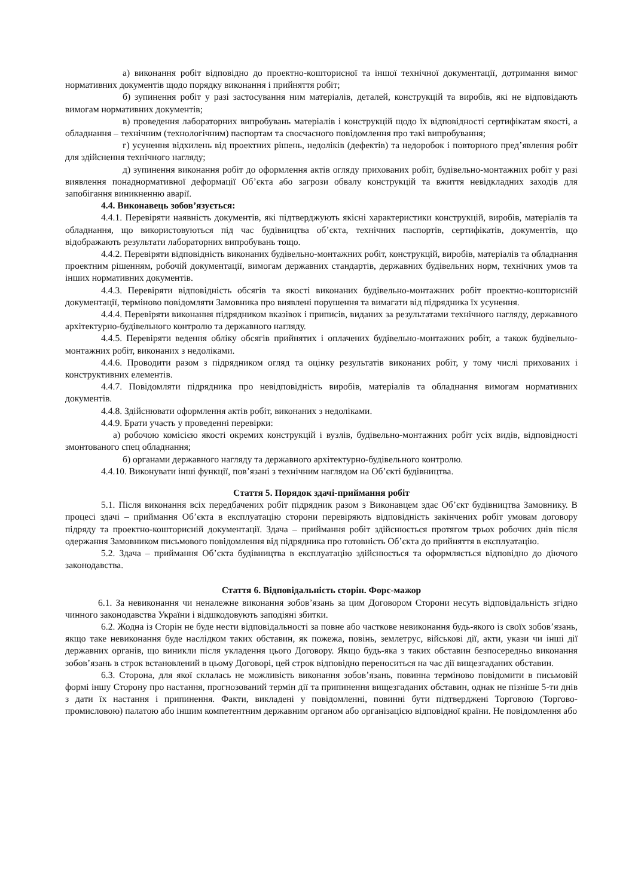а) виконання робіт відповідно до проектно-кошторисної та іншої технічної документації, дотримання вимог нормативних документів щодо порядку виконання і прийняття робіт;
б) зупинення робіт у разі застосування ним матеріалів, деталей, конструкцій та виробів, які не відповідають вимогам нормативних документів;
в) проведення лабораторних випробувань матеріалів і конструкцій щодо їх відповідності сертифікатам якості, а обладнання – технічним (технологічним) паспортам та своєчасного повідомлення про такі випробування;
г) усунення відхилень від проектних рішень, недоліків (дефектів) та недоробок і повторного пред’явлення робіт для здійснення технічного нагляду;
д) зупинення виконання робіт до оформлення актів огляду прихованих робіт, будівельно-монтажних робіт у разі виявлення понаднормативної деформації Об’єкта або загрози обвалу конструкцій та вжиття невідкладних заходів для запобігання виникненню аварії.
4.4. Виконавець зобов’язується:
4.4.1. Перевіряти наявність документів, які підтверджують якісні характеристики конструкцій, виробів, матеріалів та обладнання, що використовуються під час будівництва об’єкта, технічних паспортів, сертифікатів, документів, що відображають результати лабораторних випробувань тощо.
4.4.2. Перевіряти відповідність виконаних будівельно-монтажних робіт, конструкцій, виробів, матеріалів та обладнання проектним рішенням, робочій документації, вимогам державних стандартів, державних будівельних норм, технічних умов та інших нормативних документів.
4.4.3. Перевіряти відповідність обсягів та якості виконаних будівельно-монтажних робіт проектно-кошторисній документації, терміново повідомляти Замовника про виявлені порушення та вимагати від підрядника їх усунення.
4.4.4. Перевіряти виконання підрядником вказівок і приписів, виданих за результатами технічного нагляду, державного архітектурно-будівельного контролю та державного нагляду.
4.4.5. Перевіряти ведення обліку обсягів прийнятих і оплачених будівельно-монтажних робіт, а також будівельно-монтажних робіт, виконаних з недоліками.
4.4.6. Проводити разом з підрядником огляд та оцінку результатів виконаних робіт, у тому числі прихованих і конструктивних елементів.
4.4.7. Повідомляти підрядника про невідповідність виробів, матеріалів та обладнання вимогам нормативних документів.
4.4.8. Здійснювати оформлення актів робіт, виконаних з недоліками.
4.4.9. Брати участь у проведенні перевірки:
а) робочою комісією якості окремих конструкцій і вузлів, будівельно-монтажних робіт усіх видів, відповідності змонтованого спец обладнання;
б) органами державного нагляду та державного архітектурно-будівельного контролю.
4.4.10. Виконувати інші функції, пов’язані з технічним наглядом на Об’єкті будівництва.
Стаття 5. Порядок здачі-приймання робіт
5.1. Після виконання всіх передбачених робіт підрядник разом з Виконавцем здає Об’єкт будівництва Замовнику. В процесі здачі – приймання Об’єкта в експлуатацію сторони перевіряють відповідність закінчених робіт умовам договору підряду та проектно-кошторисній документації. Здача – приймання робіт здійснюється протягом трьох робочих днів після одержання Замовником письмового повідомлення від підрядника про готовність Об’єкта до прийняття в експлуатацію.
5.2. Здача – приймання Об’єкта будівництва в експлуатацію здійснюється та оформляється відповідно до діючого законодавства.
Стаття 6. Відповідальність сторін. Форс-мажор
6.1. За невиконання чи неналежне виконання зобов’язань за цим Договором Сторони несуть відповідальність згідно чинного законодавства України і відшкодовують заподіяні збитки.
6.2. Жодна із Сторін не буде нести відповідальності за повне або часткове невиконання будь-якого із своїх зобов’язань, якщо таке невиконання буде наслідком таких обставин, як пожежа, повінь, землетрус, військові дії, акти, укази чи інші дії державних органів, що виникли після укладення цього Договору. Якщо будь-яка з таких обставин безпосередньо виконання зобов’язань в строк встановлений в цьому Договорі, цей строк відповідно переноситься на час дії вищезгаданих обставин.
6.3. Сторона, для якої склалась не можливість виконання зобов’язань, повинна терміново повідомити в письмовій формі іншу Сторону про настання, прогнозований термін дії та припинення вищезгаданих обставин, однак не пізніше 5-ти днів з дати їх настання і припинення. Факти, викладені у повідомленні, повинні бути підтверджені Торговою (Торгово-промисловою) палатою або іншим компетентним державним органом або організацією відповідної країни. Не повідомлення або